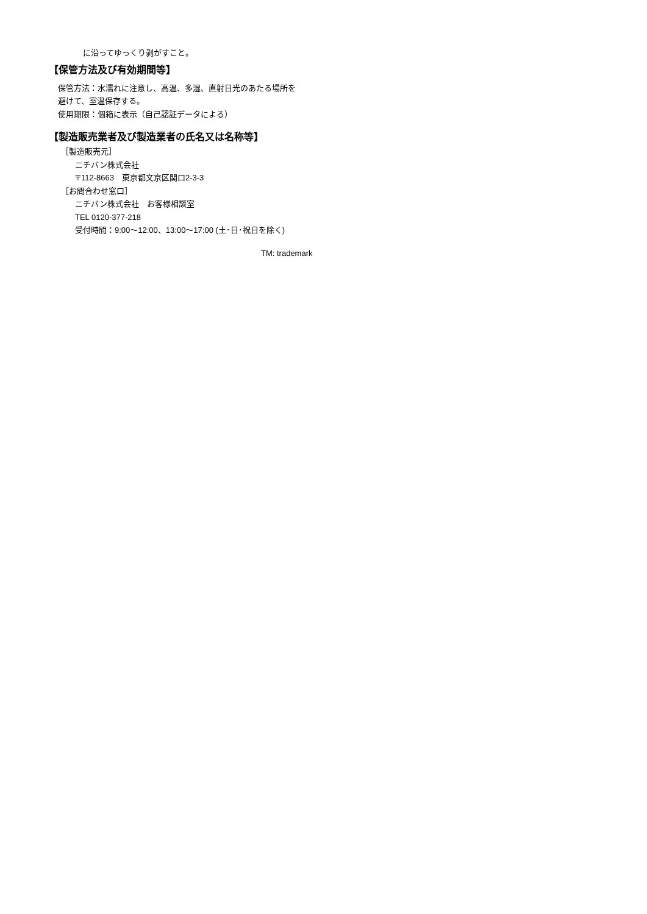に沿ってゆっくり剥がすこと。
【保管方法及び有効期間等】
保管方法：水濡れに注意し、高温、多湿、直射日光のあたる場所を
避けて、室温保存する。
使用期限：個箱に表示（自己認証データによる）
【製造販売業者及び製造業者の氏名又は名称等】
［製造販売元］
ニチバン株式会社
〒112-8663　東京都文京区関口2-3-3
［お問合わせ窓口］
ニチバン株式会社　お客様相談室
TEL 0120-377-218
受付時間：9:00～12:00、13:00～17:00 (土･日･祝日を除く)
TM: trademark